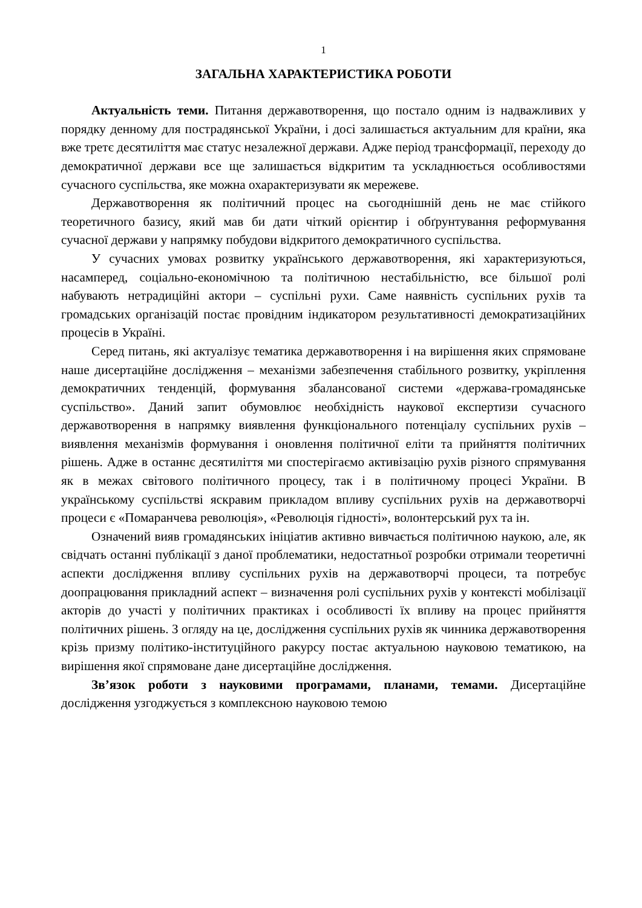1
ЗАГАЛЬНА ХАРАКТЕРИСТИКА РОБОТИ
Актуальність теми. Питання державотворення, що постало одним із надважливих у порядку денному для пострадянської України, і досі залишається актуальним для країни, яка вже третє десятиліття має статус незалежної держави. Адже період трансформації, переходу до демократичної держави все ще залишається відкритим та ускладнюється особливостями сучасного суспільства, яке можна охарактеризувати як мережеве.
Державотворення як політичний процес на сьогоднішній день не має стійкого теоретичного базису, який мав би дати чіткий орієнтир і обґрунтування реформування сучасної держави у напрямку побудови відкритого демократичного суспільства.
У сучасних умовах розвитку українського державотворення, які характеризуються, насамперед, соціально-економічною та політичною нестабільністю, все більшої ролі набувають нетрадиційні актори – суспільні рухи. Саме наявність суспільних рухів та громадських організацій постає провідним індикатором результативності демократизаційних процесів в Україні.
Серед питань, які актуалізує тематика державотворення і на вирішення яких спрямоване наше дисертаційне дослідження – механізми забезпечення стабільного розвитку, укріплення демократичних тенденцій, формування збалансованої системи «держава-громадянське суспільство». Даний запит обумовлює необхідність наукової експертизи сучасного державотворення в напрямку виявлення функціонального потенціалу суспільних рухів – виявлення механізмів формування і оновлення політичної еліти та прийняття політичних рішень. Адже в останнє десятиліття ми спостерігаємо активізацію рухів різного спрямування як в межах світового політичного процесу, так і в політичному процесі України. В українському суспільстві яскравим прикладом впливу суспільних рухів на державотворчі процеси є «Помаранчева революція», «Революція гідності», волонтерський рух та ін.
Означений вияв громадянських ініціатив активно вивчається політичною наукою, але, як свідчать останні публікації з даної проблематики, недостатньої розробки отримали теоретичні аспекти дослідження впливу суспільних рухів на державотворчі процеси, та потребує доопрацювання прикладний аспект – визначення ролі суспільних рухів у контексті мобілізації акторів до участі у політичних практиках і особливості їх впливу на процес прийняття політичних рішень. З огляду на це, дослідження суспільних рухів як чинника державотворення крізь призму політико-інституційного ракурсу постає актуальною науковою тематикою, на вирішення якої спрямоване дане дисертаційне дослідження.
Зв’язок роботи з науковими програмами, планами, темами. Дисертаційне дослідження узгоджується з комплексною науковою темою